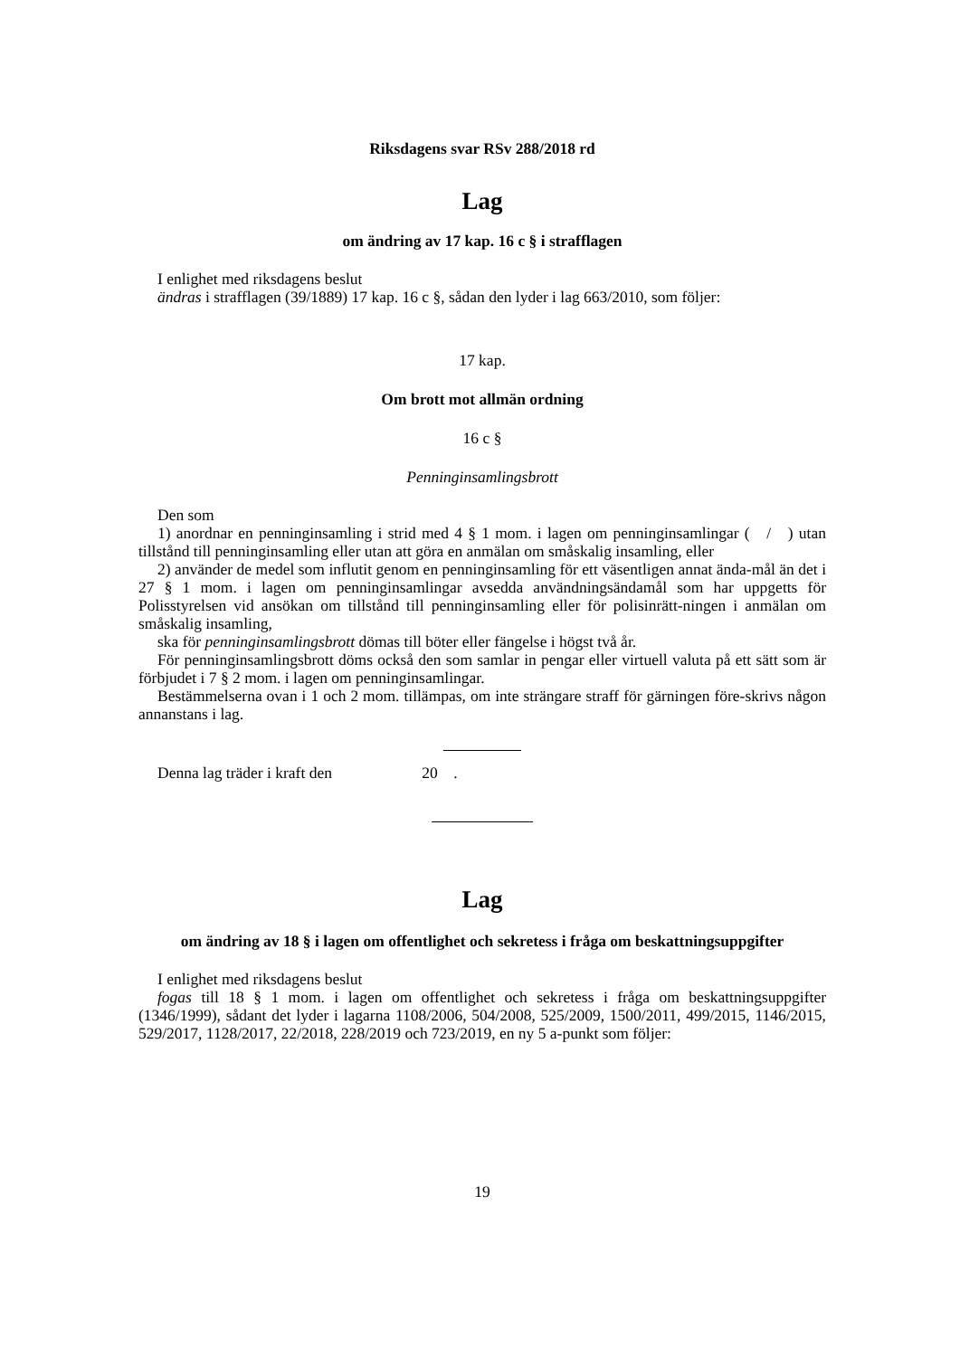Riksdagens svar RSv 288/2018 rd
Lag
om ändring av 17 kap. 16 c § i strafflagen
I enlighet med riksdagens beslut
ändras i strafflagen (39/1889) 17 kap. 16 c §, sådan den lyder i lag 663/2010, som följer:
17 kap.
Om brott mot allmän ordning
16 c §
Penninginsamlingsbrott
Den som
1) anordnar en penninginsamling i strid med 4 § 1 mom. i lagen om penninginsamlingar ( / ) utan tillstånd till penninginsamling eller utan att göra en anmälan om småskalig insamling, eller
2) använder de medel som influtit genom en penninginsamling för ett väsentligen annat ända-mål än det i 27 § 1 mom. i lagen om penninginsamlingar avsedda användningsändamål som har uppgetts för Polisstyrelsen vid ansökan om tillstånd till penninginsamling eller för polisinrätt-ningen i anmälan om småskalig insamling,
ska för penninginsamlingsbrott dömas till böter eller fängelse i högst två år.
För penninginsamlingsbrott döms också den som samlar in pengar eller virtuell valuta på ett sätt som är förbjudet i 7 § 2 mom. i lagen om penninginsamlingar.
Bestämmelserna ovan i 1 och 2 mom. tillämpas, om inte strängare straff för gärningen före-skrivs någon annanstans i lag.
Denna lag träder i kraft den 20 .
Lag
om ändring av 18 § i lagen om offentlighet och sekretess i fråga om beskattningsuppgifter
I enlighet med riksdagens beslut
fogas till 18 § 1 mom. i lagen om offentlighet och sekretess i fråga om beskattningsuppgifter (1346/1999), sådant det lyder i lagarna 1108/2006, 504/2008, 525/2009, 1500/2011, 499/2015, 1146/2015, 529/2017, 1128/2017, 22/2018, 228/2019 och 723/2019, en ny 5 a-punkt som följer:
19